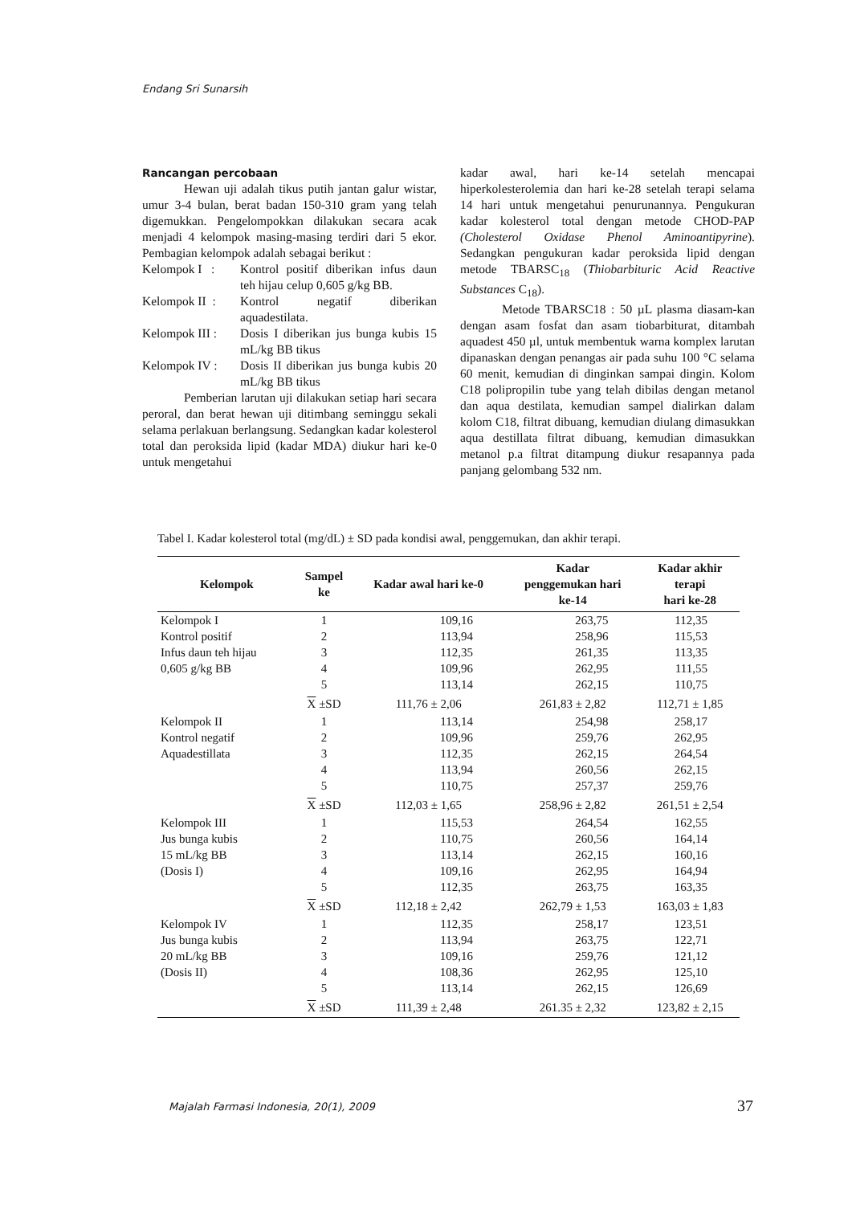Endang Sri Sunarsih
Rancangan percobaan
Hewan uji adalah tikus putih jantan galur wistar, umur 3-4 bulan, berat badan 150-310 gram yang telah digemukkan. Pengelompokkan dilakukan secara acak menjadi 4 kelompok masing-masing terdiri dari 5 ekor. Pembagian kelompok adalah sebagai berikut :
Kelompok I : Kontrol positif diberikan infus daun teh hijau celup 0,605 g/kg BB.
Kelompok II : Kontrol negatif diberikan aquadestilata.
Kelompok III : Dosis I diberikan jus bunga kubis 15 mL/kg BB tikus
Kelompok IV : Dosis II diberikan jus bunga kubis 20 mL/kg BB tikus
Pemberian larutan uji dilakukan setiap hari secara peroral, dan berat hewan uji ditimbang seminggu sekali selama perlakuan berlangsung. Sedangkan kadar kolesterol total dan peroksida lipid (kadar MDA) diukur hari ke-0 untuk mengetahui
kadar awal, hari ke-14 setelah mencapai hiperkolesterolemia dan hari ke-28 setelah terapi selama 14 hari untuk mengetahui penurunannya. Pengukuran kadar kolesterol total dengan metode CHOD-PAP (Cholesterol Oxidase Phenol Aminoantipyrine). Sedangkan pengukuran kadar peroksida lipid dengan metode TBARSC<sub>18</sub> (Thiobarbituric Acid Reactive Substances C<sub>18</sub>).
Metode TBARSC18 : 50 µL plasma diasam-kan dengan asam fosfat dan asam tiobarbiturat, ditambah aquadest 450 µl, untuk membentuk warna komplex larutan dipanaskan dengan penangas air pada suhu 100 °C selama 60 menit, kemudian di dinginkan sampai dingin. Kolom C18 polipropilin tube yang telah dibilas dengan metanol dan aqua destilata, kemudian sampel dialirkan dalam kolom C18, filtrat dibuang, kemudian diulang dimasukkan aqua destillata filtrat dibuang, kemudian dimasukkan metanol p.a filtrat ditampung diukur resapannya pada panjang gelombang 532 nm.
Tabel I. Kadar kolesterol total (mg/dL) ± SD pada kondisi awal, penggemukan, dan akhir terapi.
| Kelompok | Sampel ke | Kadar awal hari ke-0 | Kadar penggemukan hari ke-14 | Kadar akhir terapi hari ke-28 |
| --- | --- | --- | --- | --- |
| Kelompok I | 1 | 109,16 | 263,75 | 112,35 |
| Kontrol positif | 2 | 113,94 | 258,96 | 115,53 |
| Infus daun teh hijau | 3 | 112,35 | 261,35 | 113,35 |
| 0,605 g/kg BB | 4 | 109,96 | 262,95 | 111,55 |
| | 5 | 113,14 | 262,15 | 110,75 |
| | X ±SD | 111,76 ± 2,06 | 261,83 ± 2,82 | 112,71 ± 1,85 |
| Kelompok II | 1 | 113,14 | 254,98 | 258,17 |
| Kontrol negatif | 2 | 109,96 | 259,76 | 262,95 |
| Aquadestillata | 3 | 112,35 | 262,15 | 264,54 |
| | 4 | 113,94 | 260,56 | 262,15 |
| | 5 | 110,75 | 257,37 | 259,76 |
| | X ±SD | 112,03 ± 1,65 | 258,96 ± 2,82 | 261,51 ± 2,54 |
| Kelompok III | 1 | 115,53 | 264,54 | 162,55 |
| Jus bunga kubis | 2 | 110,75 | 260,56 | 164,14 |
| 15 mL/kg BB | 3 | 113,14 | 262,15 | 160,16 |
| (Dosis I) | 4 | 109,16 | 262,95 | 164,94 |
| | 5 | 112,35 | 263,75 | 163,35 |
| | X ±SD | 112,18 ± 2,42 | 262,79 ± 1,53 | 163,03 ± 1,83 |
| Kelompok IV | 1 | 112,35 | 258,17 | 123,51 |
| Jus bunga kubis | 2 | 113,94 | 263,75 | 122,71 |
| 20 mL/kg BB | 3 | 109,16 | 259,76 | 121,12 |
| (Dosis II) | 4 | 108,36 | 262,95 | 125,10 |
| | 5 | 113,14 | 262,15 | 126,69 |
| | X ±SD | 111,39 ± 2,48 | 261.35 ± 2,32 | 123,82 ± 2,15 |
Majalah Farmasi Indonesia, 20(1), 2009
37